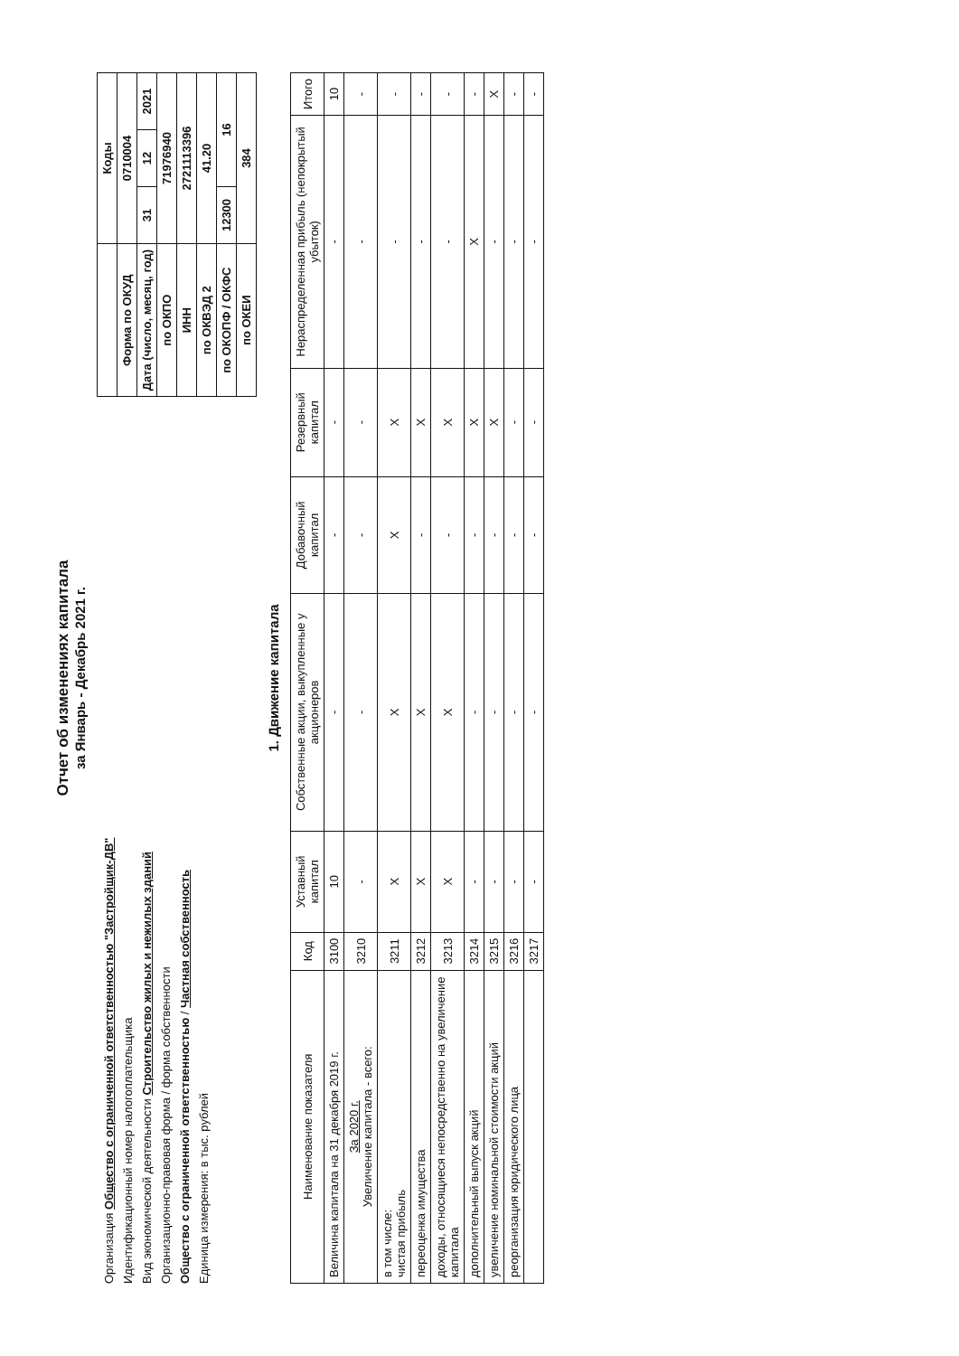Отчет об изменениях капитала
за Январь - Декабрь 2021 г.
Организация Общество с ограниченной ответственностью "Застройщик-ДВ"
Идентификационный номер налогоплательщика
Вид экономической деятельности Строительство жилых и нежилых зданий
Организационно-правовая форма / форма собственности
Общество с ограниченной ответственностью / Частная собственность
Единица измерения: в тыс. рублей
| | Коды | | |
| Форма по ОКУД | 0710004 | | |
| Дата (число, месяц, год) | 31 | 12 | 2021 |
| по ОКПО | 71976940 | | |
| ИНН | 2721113396 | | |
| по ОКВЭД 2 | 41.20 | | |
| по ОКОПФ / ОКФС | 12300 | 16 | |
| по ОКЕИ | 384 | | |
1. Движение капитала
| Наименование показателя | Код | Уставный капитал | Собственные акции, выкупленные у акционеров | Добавочный капитал | Резервный капитал | Нераспределенная прибыль (непокрытый убыток) | Итого |
| --- | --- | --- | --- | --- | --- | --- | --- |
| Величина капитала на 31 декабря 2019 г. | 3100 | 10 | - | - | - | - | 10 |
| За 2020 г. Увеличение капитала - всего: | 3210 | - | - | - | - | - | - |
| в том числе: чистая прибыль | 3211 | X | X | X | X | - | - |
| переоценка имущества | 3212 | X | X | - | X | - | - |
| доходы, относящиеся непосредственно на увеличение капитала | 3213 | X | X | - | X | - | - |
| дополнительный выпуск акций | 3214 | - | - | - | X | X | - |
| увеличение номинальной стоимости акций | 3215 | - | - | - | X | - | X |
| реорганизация юридического лица | 3216 | - | - | - | - | - | - |
| | 3217 | - | - | - | - | - | - |